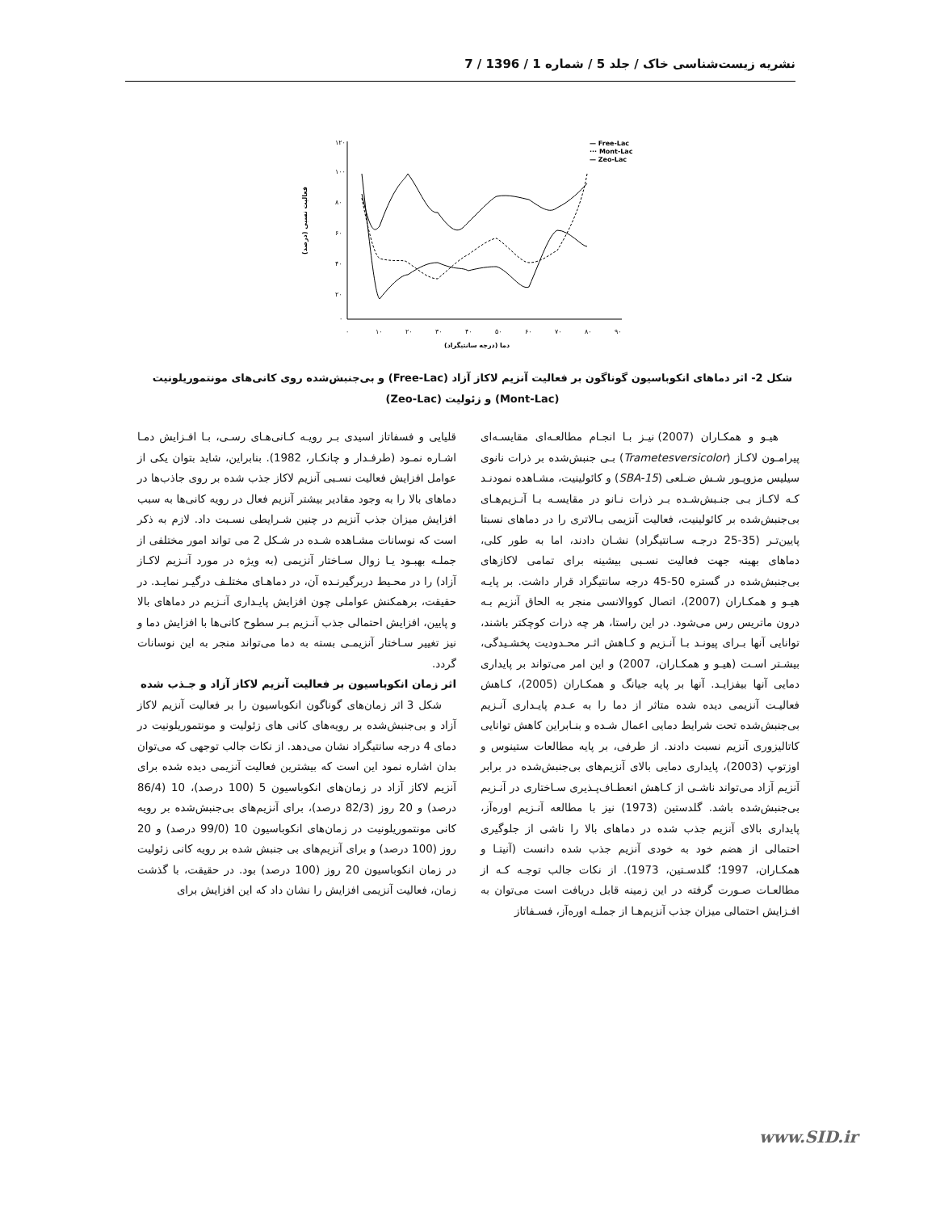نشریه زیست‌شناسی خاک / جلد 5 / شماره 1 / 1396 / 7
۱۲۰
۱۰۰
۸۰
۶۰
۴۰
۲۰
۰
۰
۱۰
۲۰
۳۰
۴۰
۵۰
۶۰
۷۰
۸۰
۹۰
دما (درجه سانتیگراد)
فعالیت نسبی (درصد)
— Free-Lac
··· Mont-Lac
— Zeo-Lac
شکل 2- اثر دماهای انکوباسیون گوناگون بر فعالیت آنزیم لاکاز آزاد (Free-Lac) و بی‌جنبش‌شده روی کانی‌های مونتموریلونیت
(Mont-Lac) و زئولیت (Zeo-Lac)
هیـو و همکـاران (2007) نیـز بـا انجـام مطالعـه‌ای مقایسـه‌ای پیرامـون لاکـاز (Trametesversicolor) بـی جنبش‌شده بر ذرات نانوی سیلیس مزوپـور شـش ضـلعی (SBA-15) و کائولینیت، مشـاهده نمودنـد کـه لاکـاز بـی جنـبش‌شـده بـر ذرات نـانو در مقایسـه بـا آنـزیم‌هـای بی‌جنبش‌شده بر کائولینیت، فعالیت آنزیمی بـالاتری را در دماهای نسبتا پایین‌تـر (35-25 درجـه سـانتیگراد) نشـان دادند، اما به طور کلی، دماهای بهینه جهت فعالیت نسـبی بیشینه برای تمامی لاکازهای بی‌جنبش‌شده در گستره 50-45 درجه سانتیگراد قرار داشت. بر پایـه هیـو و همکـاران (2007)، اتصال کووالانسی منجر به الحاق آنزیم بـه درون ماتریس رس می‌شود. در این راستا، هر چه ذرات کوچکتر باشند، توانایی آنها بـرای پیونـد بـا آنـزیم و کـاهش اثـر محـدودیت پخشـیدگی، بیشـتر اسـت (هیـو و همکـاران، 2007) و این امر می‌تواند بر پایداری دمایی آنها بیفزایـد. آنها بر پایه جیانگ و همکـاران (2005)، کـاهش فعالیـت آنزیمی دیده شده متاثر از دما را به عـدم پایـداری آنـزیم بی‌جنبش‌شده تحت شرایط دمایی اعمال شـده و بنـابراین کاهش توانایی کاتالیزوری آنزیم نسبت دادند. از طرفی، بر پایه مطالعات ستینوس و اوزتوپ (2003)، پایداری دمایی بالای آنزیم‌های بی‌جنبش‌شده در برابر آنزیم آزاد می‌تواند ناشـی از کـاهش انعطـاف‌پـذیری سـاختاری در آنـزیم بی‌جنبش‌شده باشد. گلدستین (1973) نیز با مطالعه آنـزیم اوره‌آز، پایداری بالای آنزیم جذب شده در دماهای بالا را ناشی از جلوگیری احتمالی از هضم خود به خودی آنزیم جذب شده دانست (آنیتـا و همکـاران، 1997؛ گلدسـتین، 1973). از نکات جالب توجـه کـه از مطالعـات صـورت گرفته در این زمینه قابل دریافت است می‌توان به افـزایش احتمالی میزان جذب آنزیم‌هـا از جملـه اوره‌آز، فسـفاتاز
قلیایی و فسفاتاز اسیدی بـر رویـه کـانی‌هـای رسـی، بـا افـزایش دمـا اشـاره نمـود (طرفـدار و چانکـار، 1982). بنابراین، شاید بتوان یکی از عوامل افزایش فعالیت نسـبی آنزیم لاکاز جذب شده بر روی جاذب‌ها در دماهای بالا را به وجود مقادیر بیشتر آنزیم فعال در رویه کانی‌ها به سبب افزایش میزان جذب آنزیم در چنین شـرایطی نسـبت داد. لازم به ذکر است که نوسانات مشـاهده شـده در شـکل 2 می تواند امور مختلفی از جملـه بهبـود یـا زوال سـاختار آنزیمی (به ویژه در مورد آنـزیم لاکـاز آزاد) را در محـیط دربرگیرنـده آن، در دماهـای مختلـف درگیـر نمایـد. در حقیقت، برهمکنش عواملی چون افزایش پایـداری آنـزیم در دماهای بالا و پایین، افزایش احتمالی جذب آنـزیم بـر سطوح کانی‌ها با افزایش دما و نیز تغییر سـاختار آنزیمـی بسته به دما می‌تواند منجر به این نوسانات گردد.
اثر زمان انکوباسیون بر فعالیت آنزیم لاکاز آزاد و جـذب شده
شکل 3 اثر زمان‌های گوناگون انکوباسیون را بر فعالیت آنزیم لاکاز آزاد و بی‌جنبش‌شده بر رویه‌های کانی های زئولیت و مونتموریلونیت در دمای 4 درجه سانتیگراد نشان می‌دهد. از نکات جالب توجهی که می‌توان بدان اشاره نمود این است که بیشترین فعالیت آنزیمی دیده شده برای آنزیم لاکاز آزاد در زمان‌های انکوباسیون 5 (100 درصد)، 10 (86/4 درصد) و 20 روز (82/3 درصد)، برای آنزیم‌های بی‌جنبش‌شده بر رویه کانی مونتموریلونیت در زمان‌های انکوباسیون 10 (99/0 درصد) و 20 روز (100 درصد) و برای آنزیم‌های بی جنبش شده بر رویه کانی زئولیت در زمان انکوباسیون 20 روز (100 درصد) بود. در حقیقت، با گذشت زمان، فعالیت آنزیمی افزایش را نشان داد که این افزایش برای
www.SID.ir